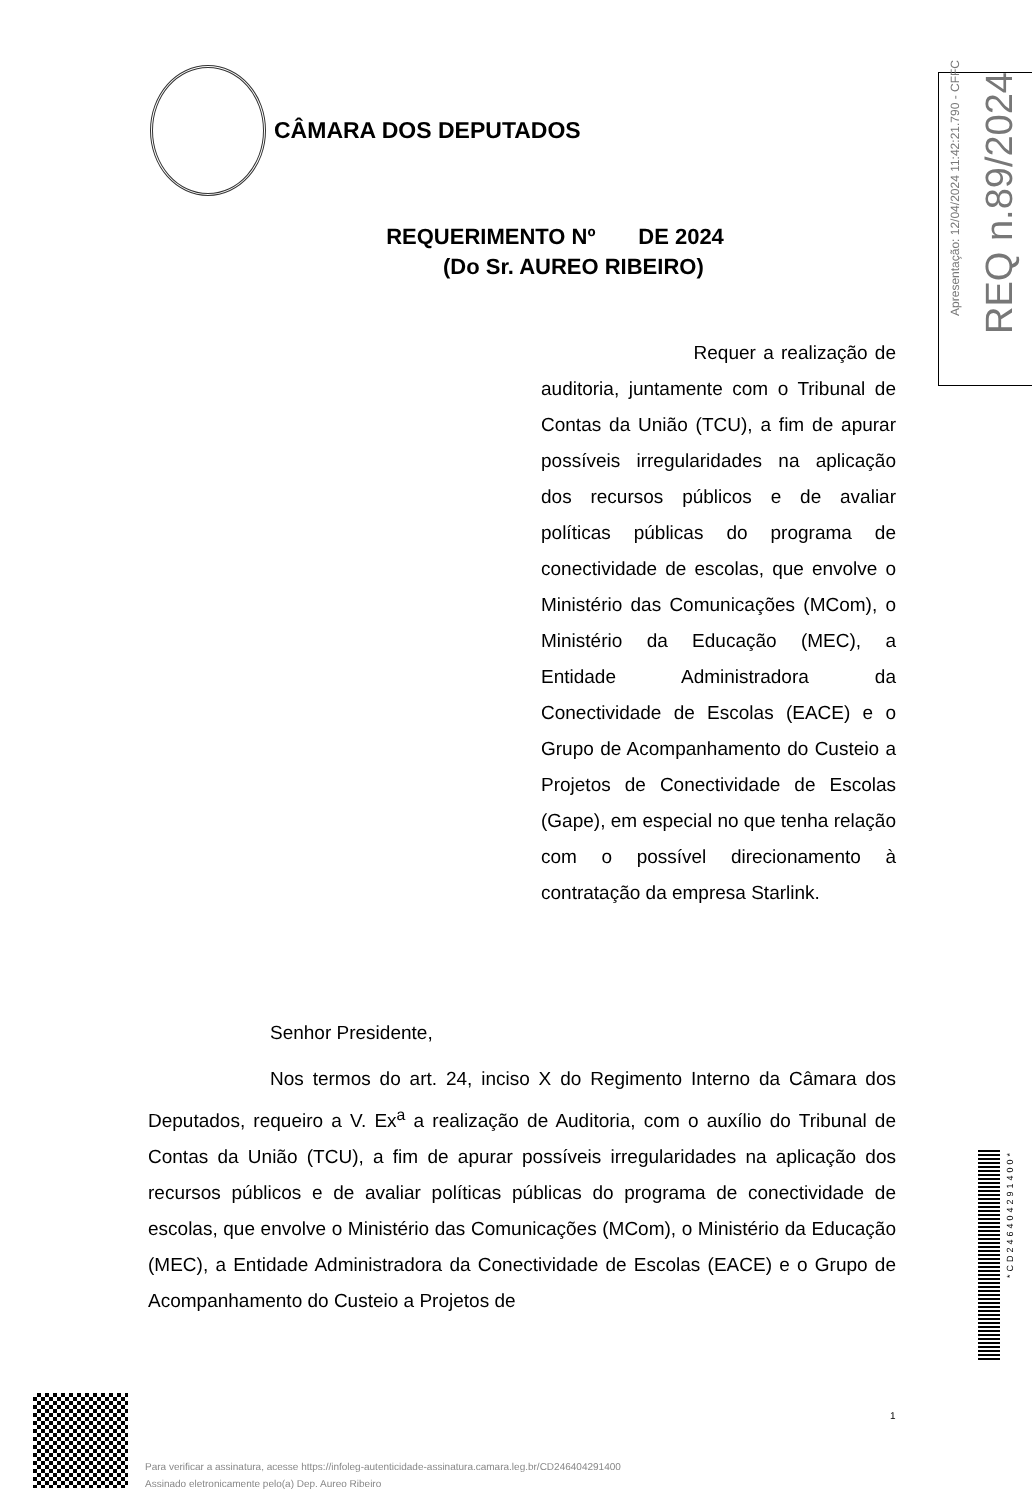CÂMARA DOS DEPUTADOS
REQUERIMENTO Nº DE 2024
(Do Sr. AUREO RIBEIRO)
Requer a realização de auditoria, juntamente com o Tribunal de Contas da União (TCU), a fim de apurar possíveis irregularidades na aplicação dos recursos públicos e de avaliar políticas públicas do programa de conectividade de escolas, que envolve o Ministério das Comunicações (MCom), o Ministério da Educação (MEC), a Entidade Administradora da Conectividade de Escolas (EACE) e o Grupo de Acompanhamento do Custeio a Projetos de Conectividade de Escolas (Gape), em especial no que tenha relação com o possível direcionamento à contratação da empresa Starlink.
Senhor Presidente,
Nos termos do art. 24, inciso X do Regimento Interno da Câmara dos Deputados, requeiro a V. Ex<sup>a</sup> a realização de Auditoria, com o auxílio do Tribunal de Contas da União (TCU), a fim de apurar possíveis irregularidades na aplicação dos recursos públicos e de avaliar políticas públicas do programa de conectividade de escolas, que envolve o Ministério das Comunicações (MCom), o Ministério da Educação (MEC), a Entidade Administradora da Conectividade de Escolas (EACE) e o Grupo de Acompanhamento do Custeio a Projetos de
Apresentação: 12/04/2024 11:42:21.790 - CFFC
REQ n.89/2024
*CD246404291400*
1
Para verificar a assinatura, acesse https://infoleg-autenticidade-assinatura.camara.leg.br/CD246404291400
Assinado eletronicamente pelo(a) Dep. Aureo Ribeiro